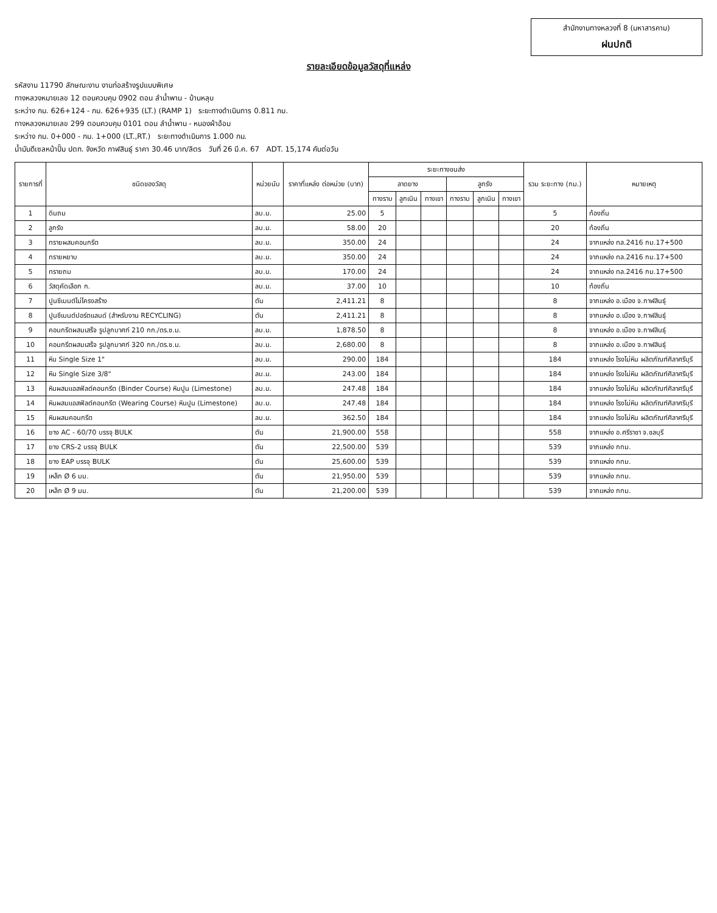สำนักงานทางหลวงที่ 8 (มหาสารคาม)
ฝนปกติ
รายละเอียดข้อมูลวัสดุที่แหล่ง
รหัสงาน 11790 ลักษณะงาน งานก่อสร้างรูปแบบพิเศษ
ทางหลวงหมายเลข 12 ตอนควบคุม 0902 ตอน ลำน้ำพาน - บ้านหลุบ
ระหว่าง กม. 626+124 - กม. 626+935 (LT.) (RAMP 1) ระยะทางดำเนินการ 0.811 กม.
ทางหลวงหมายเลข 299 ตอนควบคุม 0101 ตอน ลำน้ำพาน - หนองผ้าอ้อม
ระหว่าง กม. 0+000 - กม. 1+000 (LT.,RT.) ระยะทางดำเนินการ 1.000 กม.
น้ำมันดีเซลหน้าปั๊ม ปตท. จังหวัด กาฬสินธุ์ ราคา 30.46 บาท/ลิตร วันที่ 26 มี.ค. 67 ADT. 15,174 คันต่อวัน
| รายการที่ | ชนิดของวัสดุ | หน่วยนับ | ราคาที่แหล่ง ต่อหน่วย (บาท) | ระยะทางขนส่ง | | | | | | รวม ระยะทาง (กม.) | หมายเหตุ |
| --- | --- | --- | --- | --- | --- | --- | --- | --- | --- | --- | --- |
| | | | | ลาดยาง | | | ลูกรัง | | | | |
| | | | | ทางราบ | ลูกเนิน | ทางเขา | ทางราบ | ลูกเนิน | ทางเขา | | |
| 1 | ดินถม | ลบ.ม. | 25.00 | 5 | | | | | | 5 | ท้องถิ่น |
| 2 | ลูกรัง | ลบ.ม. | 58.00 | 20 | | | | | | 20 | ท้องถิ่น |
| 3 | ทรายผสมคอนกรีต | ลบ.ม. | 350.00 | 24 | | | | | | 24 | จากแหล่ง ทล.2416 กม.17+500 |
| 4 | ทรายหยาบ | ลบ.ม. | 350.00 | 24 | | | | | | 24 | จากแหล่ง ทล.2416 กม.17+500 |
| 5 | ทรายถม | ลบ.ม. | 170.00 | 24 | | | | | | 24 | จากแหล่ง ทล.2416 กม.17+500 |
| 6 | วัสดุคัดเลือก ก. | ลบ.ม. | 37.00 | 10 | | | | | | 10 | ท้องถิ่น |
| 7 | ปูนซีเมนต์ไม่โครงสร้าง | ตัน | 2,411.21 | 8 | | | | | | 8 | จากแหล่ง อ.เมือง จ.กาฬสินธุ์ |
| 8 | ปูนซีเมนต์ปอร์ตแลนด์ (สำหรับงาน RECYCLING) | ตัน | 2,411.21 | 8 | | | | | | 8 | จากแหล่ง อ.เมือง จ.กาฬสินธุ์ |
| 9 | คอนกรีตผสมเสร็จ รูปลูกบาศก์ 210 กก./ตร.ซ.ม. | ลบ.ม. | 1,878.50 | 8 | | | | | | 8 | จากแหล่ง อ.เมือง จ.กาฬสินธุ์ |
| 10 | คอนกรีตผสมเสร็จ รูปลูกบาศก์ 320 กก./ตร.ซ.ม. | ลบ.ม. | 2,680.00 | 8 | | | | | | 8 | จากแหล่ง อ.เมือง จ.กาฬสินธุ์ |
| 11 | หิน Single Size 1" | ลบ.ม. | 290.00 | 184 | | | | | | 184 | จากแหล่ง โรงโม่หิน ผลิตภัณฑ์ศิลาศรีบุรี |
| 12 | หิน Single Size 3/8" | ลบ.ม. | 243.00 | 184 | | | | | | 184 | จากแหล่ง โรงโม่หิน ผลิตภัณฑ์ศิลาศรีบุรี |
| 13 | หินผสมแอสฟัลต์คอนกรีต (Binder Course) หินปูน (Limestone) | ลบ.ม. | 247.48 | 184 | | | | | | 184 | จากแหล่ง โรงโม่หิน ผลิตภัณฑ์ศิลาศรีบุรี |
| 14 | หินผสมแอสฟัลต์คอนกรีต (Wearing Course) หินปูน (Limestone) | ลบ.ม. | 247.48 | 184 | | | | | | 184 | จากแหล่ง โรงโม่หิน ผลิตภัณฑ์ศิลาศรีบุรี |
| 15 | หินผสมคอนกรีต | ลบ.ม. | 362.50 | 184 | | | | | | 184 | จากแหล่ง โรงโม่หิน ผลิตภัณฑ์ศิลาศรีบุรี |
| 16 | ยาง AC - 60/70 บรรจุ BULK | ตัน | 21,900.00 | 558 | | | | | | 558 | จากแหล่ง อ.ศรีราชา จ.ชลบุรี |
| 17 | ยาง CRS-2 บรรจุ BULK | ตัน | 22,500.00 | 539 | | | | | | 539 | จากแหล่ง กทม. |
| 18 | ยาง EAP บรรจุ BULK | ตัน | 25,600.00 | 539 | | | | | | 539 | จากแหล่ง กทม. |
| 19 | เหล็ก Ø 6 มม. | ตัน | 21,950.00 | 539 | | | | | | 539 | จากแหล่ง กทม. |
| 20 | เหล็ก Ø 9 มม. | ตัน | 21,200.00 | 539 | | | | | | 539 | จากแหล่ง กทม. |